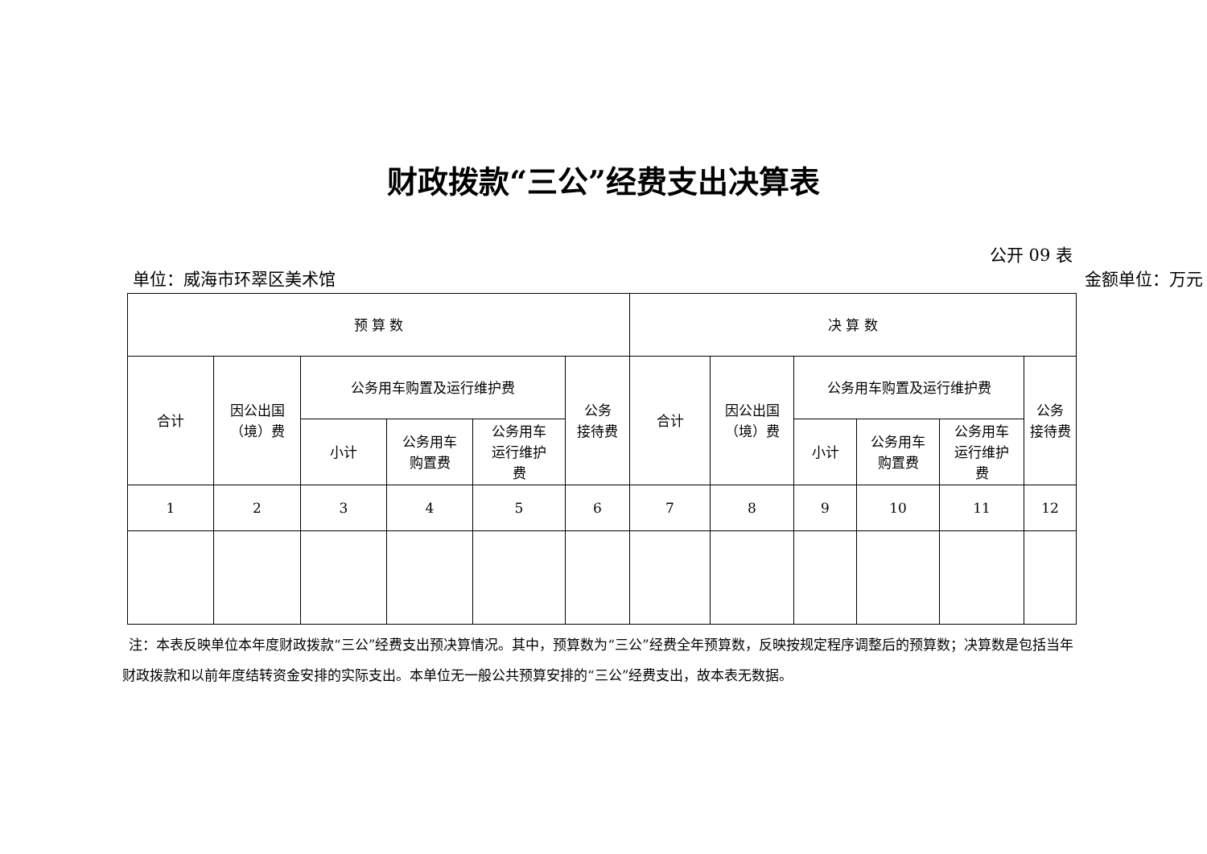财政拨款“三公”经费支出决算表
公开 09 表
单位：威海市环翠区美术馆 金额单位：万元
| 预 算 数 | | | | | | 决 算 数 | | | | | |
| 合计 | 因公出国 （境）费 | 公务用车购置及运行维护费 | | | 公务 接待费 | 合计 | 因公出国 （境）费 | 公务用车购置及运行维护费 | | | 公务 接待费 |
| | | 小计 | 公务用车 购置费 | 公务用车 运行维护 费 | | | | 小计 | 公务用车 购置费 | 公务用车 运行维护 费 | |
| 1 | 2 | 3 | 4 | 5 | 6 | 7 | 8 | 9 | 10 | 11 | 12 |
注：本表反映单位本年度财政拨款“三公”经费支出预决算情况。其中，预算数为“三公”经费全年预算数，反映按规定程序调整后的预算数；决算数是包括当年财政拨款和以前年度结转资金安排的实际支出。本单位无一般公共预算安排的“三公”经费支出，故本表无数据。